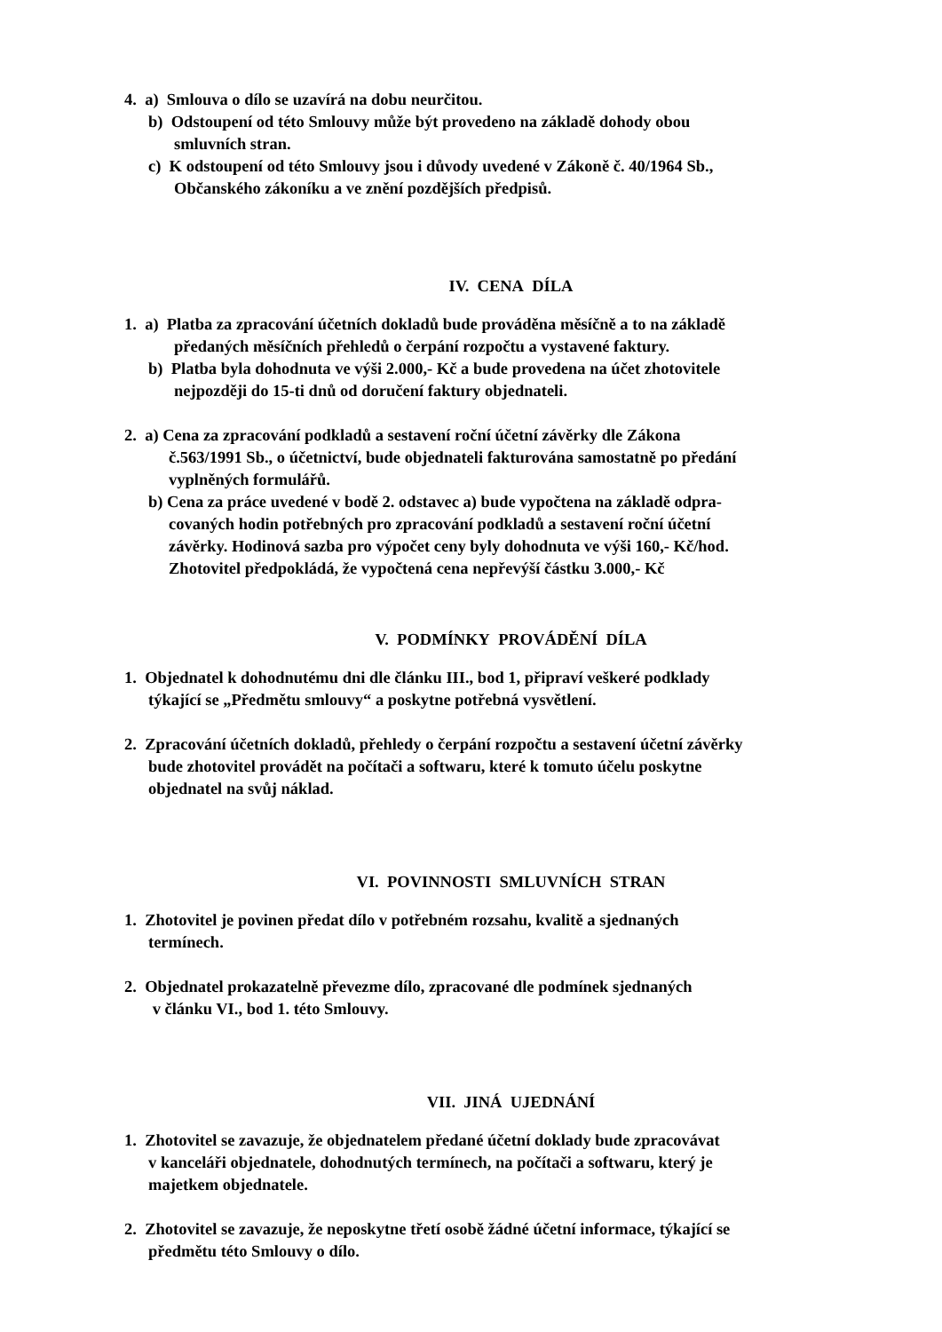4. a) Smlouva o dílo se uzavírá na dobu neurčitou.
b) Odstoupení od této Smlouvy může být provedeno na základě dohody obou
smluvních stran.
c) K odstoupení od této Smlouvy jsou i důvody uvedené v Zákoně č. 40/1964 Sb.,
Občanského zákoníku a ve znění pozdějších předpisů.
IV. CENA DÍLA
1. a) Platba za zpracování účetních dokladů bude prováděna měsíčně a to na základě
předaných měsíčních přehledů o čerpání rozpočtu a vystavené faktury.
b) Platba byla dohodnuta ve výši 2.000,- Kč a bude provedena na účet zhotovitele
nejpozději do 15-ti dnů od doručení faktury objednateli.
2. a) Cena za zpracování podkladů a sestavení roční účetní závěrky dle Zákona
č.563/1991 Sb., o účetnictví, bude objednateli fakturována samostatně po předání
vyplněných formulářů.
b) Cena za práce uvedené v bodě 2. odstavec a) bude vypočtena na základě odpra-
covaných hodin potřebných pro zpracování podkladů a sestavení roční účetní
závěrky. Hodinová sazba pro výpočet ceny byly dohodnuta ve výši 160,- Kč/hod.
Zhotovitel předpokládá, že vypočtená cena nepřevýší částku 3.000,- Kč
V. PODMÍNKY PROVÁDĚNÍ DÍLA
1. Objednatel k dohodnutému dni dle článku III., bod 1, připraví veškeré podklady
týkající se „Předmětu smlouvy“ a poskytne potřebná vysvětlení.
2. Zpracování účetních dokladů, přehledy o čerpání rozpočtu a sestavení účetní závěrky
bude zhotovitel provádět na počítači a softwaru, které k tomuto účelu poskytne
objednatel na svůj náklad.
VI. POVINNOSTI SMLUVNÍCH STRAN
1. Zhotovitel je povinen předat dílo v potřebném rozsahu, kvalitě a sjednaných
termínech.
2. Objednatel prokazatelně převezme dílo, zpracované dle podmínek sjednaných
v článku VI., bod 1. této Smlouvy.
VII. JINÁ UJEDNÁNÍ
1. Zhotovitel se zavazuje, že objednatelem předané účetní doklady bude zpracovávat
v kanceláři objednatele, dohodnutých termínech, na počítači a softwaru, který je
majetkem objednatele.
2. Zhotovitel se zavazuje, že neposkytne třetí osobě žádné účetní informace, týkající se
předmětu této Smlouvy o dílo.